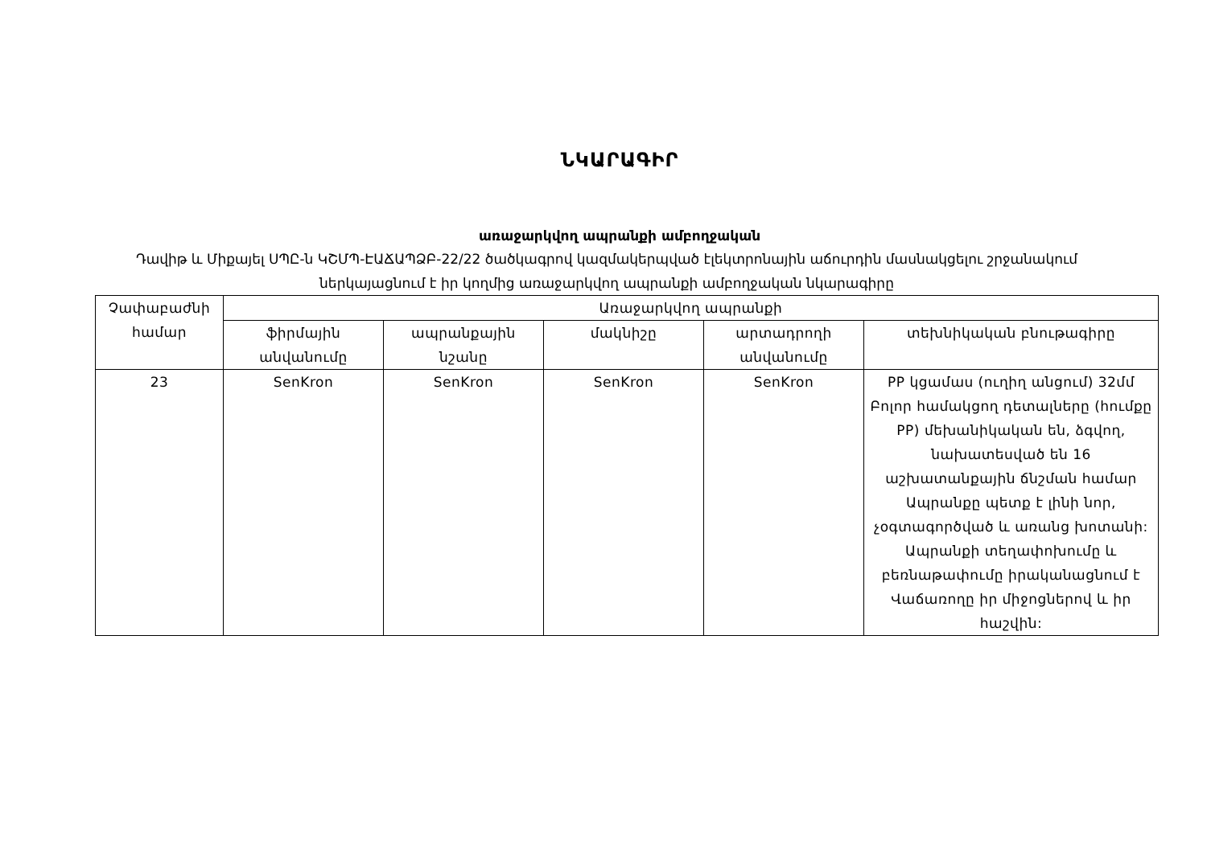ՆԿԱՐԱԳԻՐ
առաջարկվող ապրանքի ամբողջական
Դավիթ և Միքայել ՍՊԸ-ն ԿՇՄՊ-ԷԱՃԱՊՁԲ-22/22 ծածկագրով կազմակերպված էլեկտրոնային աճուրդին մասնակցելու շրջանակում ներկայացնում է իր կողմից առաջարկվող ապրանքի ամբողջական նկարագիրը
| Չափաբաժնի համար | Առաջարկվող ապրանքի | | | | |
| --- | --- | --- | --- | --- | --- |
| | ֆիրմային անվանումը | ապրանքային նշանը | մակնիշը | արտադրողի անվանումը | տեխնիկական բնութագիրը |
| 23 | SenKron | SenKron | SenKron | SenKron | PP կցամաս (ուղիղ անցում) 32մմ Բոլոր համակցող դետալները (հումքը PP) մեխանիկական են, ձգվող, նախատեսված են 16 աշխատանքային ճնշման համար Ապրանքը պետք է լինի նոր, չօգտագործված և առանց խոտանի: Ապրանքի տեղափոխումը և բեռնաթափումը իրականացնում է Վաճառողը իր միջոցներով և իր հաշվին: |